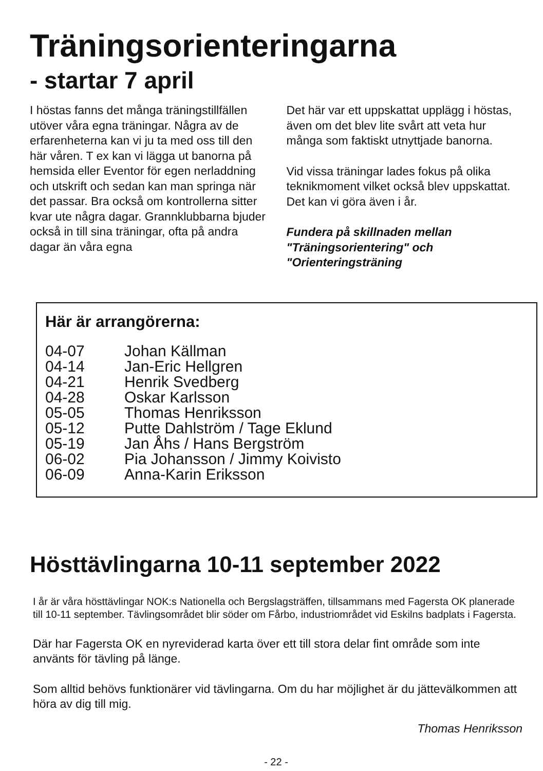Träningsorienteringarna
- startar 7 april
I höstas fanns det många träningstillfällen utöver våra egna träningar. Några av de erfarenheterna kan vi ju ta med oss till den här våren. T ex kan vi lägga ut banorna på hemsida eller Eventor för egen nerladdning och utskrift och sedan kan man springa när det passar. Bra också om kontrollerna sitter kvar ute några dagar. Grannklubbarna bjuder också in till sina träningar, ofta på andra dagar än våra egna
Det här var ett uppskattat upplägg i höstas, även om det blev lite svårt att veta hur många som faktiskt utnyttjade banorna.
Vid vissa träningar lades fokus på olika teknikmoment vilket också blev uppskattat. Det kan vi göra även i år.
Fundera på skillnaden mellan "Träningsorientering" och "Orienteringsträning
Här är arrangörerna:
| 04-07 | Johan Källman |
| 04-14 | Jan-Eric Hellgren |
| 04-21 | Henrik Svedberg |
| 04-28 | Oskar Karlsson |
| 05-05 | Thomas Henriksson |
| 05-12 | Putte Dahlström / Tage Eklund |
| 05-19 | Jan Åhs / Hans Bergström |
| 06-02 | Pia Johansson / Jimmy Koivisto |
| 06-09 | Anna-Karin Eriksson |
Hösttävlingarna 10-11 september 2022
I år är våra hösttävlingar NOK:s Nationella och Bergslagsträffen, tillsammans med Fagersta OK planerade till 10-11 september. Tävlingsområdet blir söder om Fårbo, industriområdet vid Eskilns badplats i Fagersta.
Där har Fagersta OK en nyreviderad karta över ett till stora delar fint område som inte använts för tävling på länge.
Som alltid behövs funktionärer vid tävlingarna. Om du har möjlighet är du jättevälkommen att höra av dig till mig.
Thomas Henriksson
- 22 -